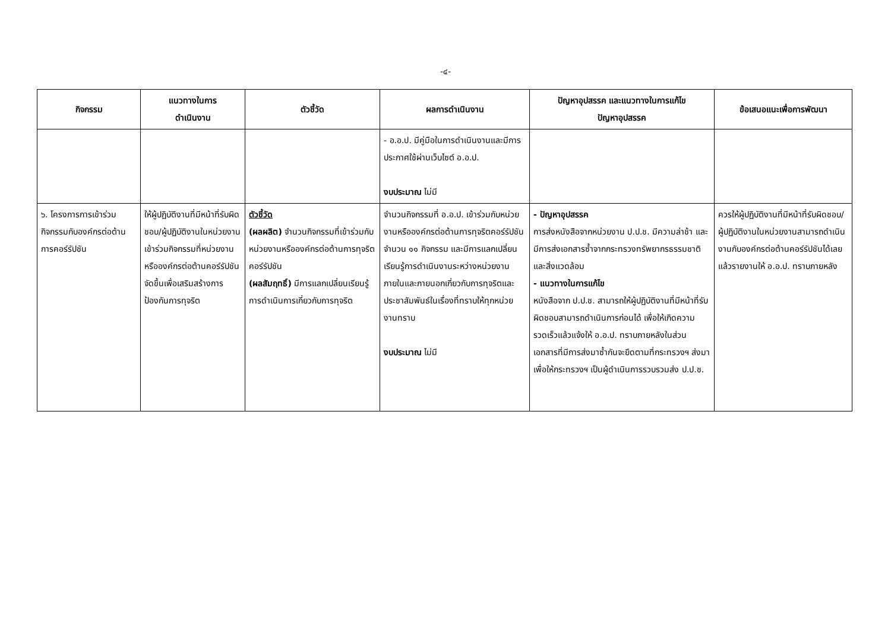-๔-
| กิจกรรม | แนวทางในการ ดำเนินงาน | ตัวชี้วัด | ผลการดำเนินงาน | ปัญหาอุปสรรค และแนวทางในการแก้ไข ปัญหาอุปสรรค | ข้อเสนอแนะเพื่อการพัฒนา |
| --- | --- | --- | --- | --- | --- |
| | | | - อ.อ.ป. มีคู่มือในการดำเนินงานและมีการประกาศใช้ผ่านเว็บไซต์ อ.อ.ป. งบประมาณ ไม่มี | | |
| ๖. โครงการการเข้าร่วมกิจกรรมกับองค์กรต่อต้านการคอร์รัปชัน | ให้ผู้ปฏิบัติงานที่มีหน้าที่รับผิดชอบ/ผู้ปฏิบัติงานในหน่วยงานเข้าร่วมกิจกรรมที่หน่วยงานหรือองค์กรต่อต้านคอร์รัปชันจัดขึ้นเพื่อเสริมสร้างการป้องกันการทุจริต | ตัวชี้วัด (ผลผลิต) จำนวนกิจกรรมที่เข้าร่วมกับหน่วยงานหรือองค์กรต่อต้านการทุจริตคอร์รัปชัน (ผลสัมฤทธิ์) มีการแลกเปลี่ยนเรียนรู้การดำเนินการเกี่ยวกับการทุจริต | จำนวนกิจกรรมที่ อ.อ.ป. เข้าร่วมกับหน่วยงานหรือองค์กรต่อต้านการทุจริตคอร์รัปชัน จำนวน ๑๑ กิจกรรม และมีการแลกเปลี่ยนเรียนรู้การดำเนินงานระหว่างหน่วยงานภายในและภายนอกเกี่ยวกับการทุจริตและประชาสัมพันธ์ในเรื่องที่ทราบให้ทุกหน่วยงานทราบ งบประมาณ ไม่มี | - ปัญหาอุปสรรค การส่งหนังสือจากหน่วยงาน ป.ป.ช. มีความล่าช้า และมีการส่งเอกสารซ้ำจากกระทรวงทรัพยากรธรรมชาติและสิ่งแวดล้อม - แนวทางในการแก้ไข หนังสือจาก ป.ป.ช. สามารถให้ผู้ปฏิบัติงานที่มีหน้าที่รับผิดชอบสามารถดำเนินการก่อนได้ เพื่อให้เกิดความรวดเร็วแล้วแจ้งให้ อ.อ.ป. ทราบภายหลังในส่วนเอกสารที่มีการส่งมาซ้ำกันจะยึดตามที่กระทรวงฯ ส่งมาเพื่อให้กระทรวงฯ เป็นผู้ดำเนินการรวบรวมส่ง ป.ป.ช. | ควรให้ผู้ปฏิบัติงานที่มีหน้าที่รับผิดชอบ/ผู้ปฏิบัติงานในหน่วยงานสามารถดำเนินงานกับองค์กรต่อต้านคอร์รัปชันได้เลย แล้วรายงานให้ อ.อ.ป. ทราบภายหลัง |